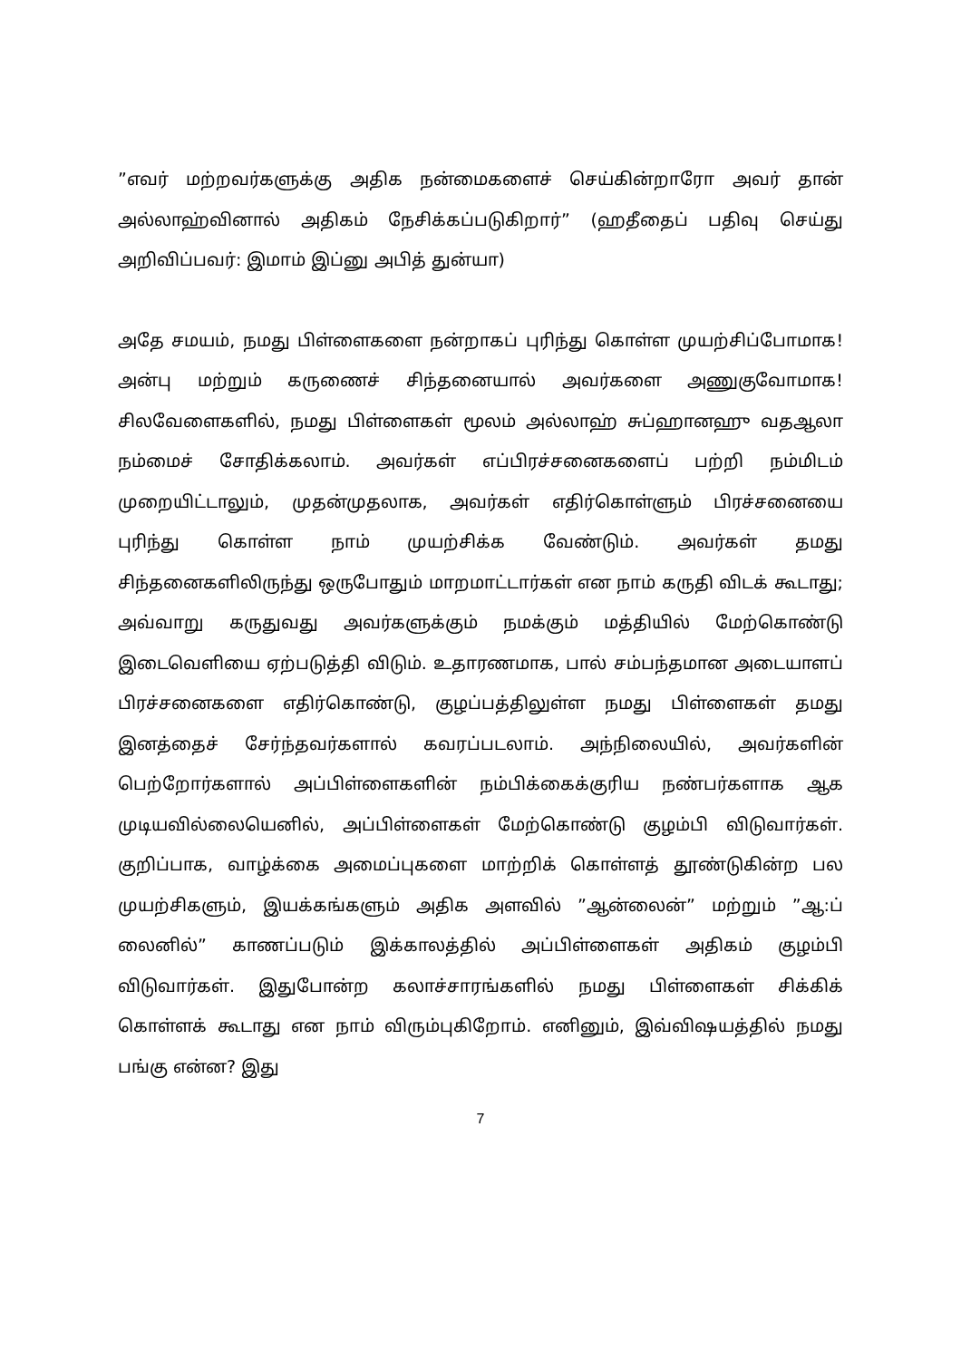”எவர் மற்றவர்களுக்கு அதிக நன்மைகளைச் செய்கின்றாரோ அவர் தான் அல்லாஹ்வினால் அதிகம் நேசிக்கப்படுகிறார்” (ஹதீதைப் பதிவு செய்து அறிவிப்பவர்: இமாம் இப்னு அபித் துன்யா)
அதே சமயம், நமது பிள்ளைகளை நன்றாகப் புரிந்து கொள்ள முயற்சிப்போமாக! அன்பு மற்றும் கருணைச் சிந்தனையால் அவர்களை அணுகுவோமாக! சிலவேளைகளில், நமது பிள்ளைகள் மூலம் அல்லாஹ் சுப்ஹானஹு வதஆலா நம்மைச் சோதிக்கலாம். அவர்கள் எப்பிரச்சனைகளைப் பற்றி நம்மிடம் முறையிட்டாலும், முதன்முதலாக, அவர்கள் எதிர்கொள்ளும் பிரச்சனையை புரிந்து கொள்ள நாம் முயற்சிக்க வேண்டும். அவர்கள் தமது சிந்தனைகளிலிருந்து ஒருபோதும் மாறமாட்டார்கள் என நாம் கருதி விடக் கூடாது; அவ்வாறு கருதுவது அவர்களுக்கும் நமக்கும் மத்தியில் மேற்கொண்டு இடைவெளியை ஏற்படுத்தி விடும். உதாரணமாக, பால் சம்பந்தமான அடையாளப் பிரச்சனைகளை எதிர்கொண்டு, குழப்பத்திலுள்ள நமது பிள்ளைகள் தமது இனத்தைச் சேர்ந்தவர்களால் கவரப்படலாம். அந்நிலையில், அவர்களின் பெற்றோர்களால் அப்பிள்ளைகளின் நம்பிக்கைக்குரிய நண்பர்களாக ஆக முடியவில்லையெனில், அப்பிள்ளைகள் மேற்கொண்டு குழம்பி விடுவார்கள். குறிப்பாக, வாழ்க்கை அமைப்புகளை மாற்றிக் கொள்ளத் தூண்டுகின்ற பல முயற்சிகளும், இயக்கங்களும் அதிக அளவில் ”ஆன்லைன்” மற்றும் ”ஆ:ப் லைனில்” காணப்படும் இக்காலத்தில் அப்பிள்ளைகள் அதிகம் குழம்பி விடுவார்கள். இதுபோன்ற கலாச்சாரங்களில் நமது பிள்ளைகள் சிக்கிக் கொள்ளக் கூடாது என நாம் விரும்புகிறோம். எனினும், இவ்விஷயத்தில் நமது பங்கு என்ன? இது
7